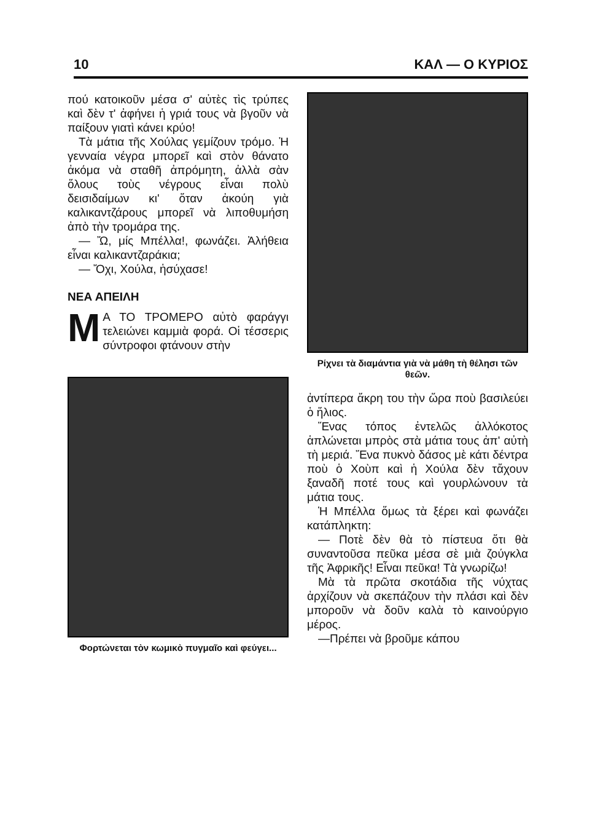10 ΚΑΛ — Ο ΚΥΡΙΟΣ
πού κατοικοῦν μέσα σ' αὐτὲς τὶς τρύπες καὶ δὲν τ' ἀφήνει ἡ γριά τους νὰ βγοῦν νὰ παίξουν γιατὶ κάνει κρύο!
Τὰ μάτια τῆς Χούλας γεμίζουν τρόμο. Ἡ γενναία νέγρα μπορεῖ καὶ στὸν θάνατο ἀκόμα νὰ σταθῆ ἀπρόμητη, ἀλλὰ σὰν ὅλους τοὺς νέγρους εἶναι πολὺ δεισιδαίμων κι' ὅταν ἀκούη γιὰ καλικαντζάρους μπορεῖ νὰ λιποθυμήση ἀπὸ τὴν τρομάρα της.
— Ὤ, μίς Μπέλλα!, φωνάζει. Ἀλήθεια εἶναι καλικαντζαράκια;
— Ὄχι, Χούλα, ἡσύχασε!
ΝΕΑ ΑΠΕΙΛΗ
ΜΑ ΤΟ ΤΡΟΜΕΡΟ αὐτὸ φαράγγι τελειώνει καμμιὰ φορά. Οἱ τέσσερις σύντροφοι φτάνουν στὴν
Φορτώνεται τὸν κωμικὸ πυγμαῖο καὶ φεύγει...
Ρίχνει τὰ διαμάντια γιὰ νὰ μάθη τὴ θέλησι τῶν θεῶν.
ἀντίπερα ἄκρη του τὴν ὥρα ποὺ βασιλεύει ὁ ἥλιος.
Ἕνας τόπος ἐντελῶς ἀλλόκοτος ἁπλώνεται μπρὸς στὰ μάτια τους ἀπ' αὐτὴ τὴ μεριά. Ἕνα πυκνὸ δάσος μὲ κάτι δέντρα ποὺ ὁ Χοὺπ καὶ ἡ Χούλα δὲν τἄχουν ξαναδῆ ποτέ τους καὶ γουρλώνουν τὰ μάτια τους.
Ἡ Μπέλλα ὅμως τὰ ξέρει καὶ φωνάζει κατάπληκτη:
— Ποτὲ δὲν θὰ τὸ πίστευα ὅτι θὰ συναντοῦσα πεῦκα μέσα σὲ μιὰ ζούγκλα τῆς Ἀφρικῆς! Εἶναι πεῦκα! Τὰ γνωρίζω!
Μὰ τὰ πρῶτα σκοτάδια τῆς νύχτας ἀρχίζουν νὰ σκεπάζουν τὴν πλάσι καὶ δὲν μποροῦν νὰ δοῦν καλὰ τὸ καινούργιο μέρος.
—Πρέπει νὰ βροῦμε κάπου